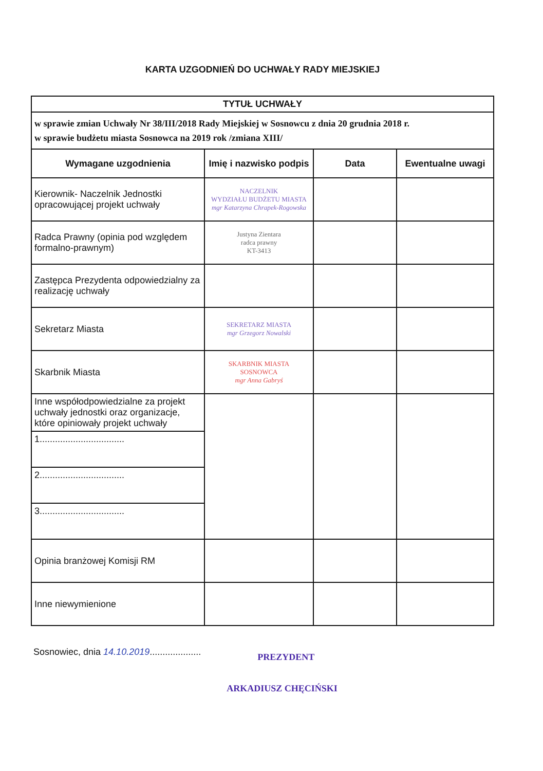KARTA UZGODNIEŃ DO UCHWAŁY RADY MIEJSKIEJ
| TYTUŁ UCHWAŁY | | | |
| --- | --- | --- | --- |
| w sprawie zmian Uchwały Nr 38/III/2018 Rady Miejskiej w Sosnowcu z dnia 20 grudnia 2018 r. w sprawie budżetu miasta Sosnowca na 2019 rok /zmiana XIII/ | | | |
| Wymagane uzgodnienia | Imię i nazwisko podpis | Data | Ewentualne uwagi |
| Kierownik- Naczelnik Jednostki opracowującej projekt uchwały | NACZELNIK WYDZIAŁU BUDŻETU MIASTA mgr Katarzyna Chrapek-Rogowska | | |
| Radca Prawny (opinia pod względem formalno-prawnym) | Justyna Zientara radca prawny KT-3413 | | |
| Zastępca Prezydenta odpowiedzialny za realizację uchwały | | | |
| Sekretarz Miasta | SEKRETARZ MIASTA mgr Grzegorz Nowalski | | |
| Skarbnik Miasta | SKARBNIK MIASTA SOSNOWCA mgr Anna Gabryś | | |
| Inne współodpowiedzialne za projekt uchwały jednostki oraz organizacje, które opiniowały projekt uchwały | | | |
| 1................................. | | | |
| 2................................. | | | |
| 3................................. | | | |
| Opinia branżowej Komisji RM | | | |
| Inne niewymienione | | | |
Sosnowiec, dnia 14.10.2019....................
PREZYDENT
ARKADIUSZ CHĘCIŃSKI